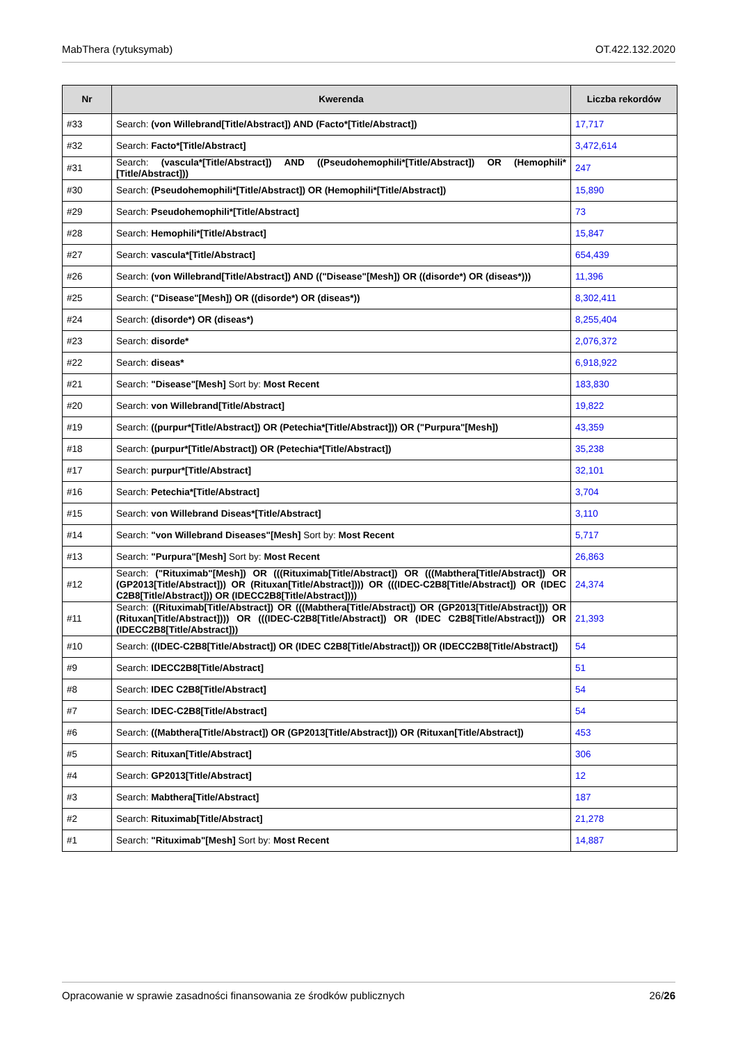MabThera (rytuksymab) OT.422.132.2020
| Nr | Kwerenda | Liczba rekordów |
| --- | --- | --- |
| #33 | Search: (von Willebrand[Title/Abstract]) AND (Facto*[Title/Abstract]) | 17,717 |
| #32 | Search: Facto*[Title/Abstract] | 3,472,614 |
| #31 | Search: (vascula*[Title/Abstract]) AND ((Pseudohemophili*[Title/Abstract]) OR (Hemophili*[Title/Abstract])) | 247 |
| #30 | Search: (Pseudohemophili*[Title/Abstract]) OR (Hemophili*[Title/Abstract]) | 15,890 |
| #29 | Search: Pseudohemophili*[Title/Abstract] | 73 |
| #28 | Search: Hemophili*[Title/Abstract] | 15,847 |
| #27 | Search: vascula*[Title/Abstract] | 654,439 |
| #26 | Search: (von Willebrand[Title/Abstract]) AND (("Disease"[Mesh]) OR ((disorde*) OR (diseas*))) | 11,396 |
| #25 | Search: ("Disease"[Mesh]) OR ((disorde*) OR (diseas*)) | 8,302,411 |
| #24 | Search: (disorde*) OR (diseas*) | 8,255,404 |
| #23 | Search: disorde* | 2,076,372 |
| #22 | Search: diseas* | 6,918,922 |
| #21 | Search: "Disease"[Mesh] Sort by: Most Recent | 183,830 |
| #20 | Search: von Willebrand[Title/Abstract] | 19,822 |
| #19 | Search: ((purpur*[Title/Abstract]) OR (Petechia*[Title/Abstract])) OR ("Purpura"[Mesh]) | 43,359 |
| #18 | Search: (purpur*[Title/Abstract]) OR (Petechia*[Title/Abstract]) | 35,238 |
| #17 | Search: purpur*[Title/Abstract] | 32,101 |
| #16 | Search: Petechia*[Title/Abstract] | 3,704 |
| #15 | Search: von Willebrand Diseas*[Title/Abstract] | 3,110 |
| #14 | Search: "von Willebrand Diseases"[Mesh] Sort by: Most Recent | 5,717 |
| #13 | Search: "Purpura"[Mesh] Sort by: Most Recent | 26,863 |
| #12 | Search: ("Rituximab"[Mesh]) OR (((Rituximab[Title/Abstract]) OR (((Mabthera[Title/Abstract]) OR (GP2013[Title/Abstract])) OR (Rituxan[Title/Abstract]))) OR (((IDEC-C2B8[Title/Abstract]) OR (IDEC C2B8[Title/Abstract])) OR (IDECC2B8[Title/Abstract]))) | 24,374 |
| #11 | Search: ((Rituximab[Title/Abstract]) OR (((Mabthera[Title/Abstract]) OR (GP2013[Title/Abstract])) OR (Rituxan[Title/Abstract]))) OR (((IDEC-C2B8[Title/Abstract]) OR (IDEC C2B8[Title/Abstract])) OR (IDECC2B8[Title/Abstract])) | 21,393 |
| #10 | Search: ((IDEC-C2B8[Title/Abstract]) OR (IDEC C2B8[Title/Abstract])) OR (IDECC2B8[Title/Abstract]) | 54 |
| #9 | Search: IDECC2B8[Title/Abstract] | 51 |
| #8 | Search: IDEC C2B8[Title/Abstract] | 54 |
| #7 | Search: IDEC-C2B8[Title/Abstract] | 54 |
| #6 | Search: ((Mabthera[Title/Abstract]) OR (GP2013[Title/Abstract])) OR (Rituxan[Title/Abstract]) | 453 |
| #5 | Search: Rituxan[Title/Abstract] | 306 |
| #4 | Search: GP2013[Title/Abstract] | 12 |
| #3 | Search: Mabthera[Title/Abstract] | 187 |
| #2 | Search: Rituximab[Title/Abstract] | 21,278 |
| #1 | Search: "Rituximab"[Mesh] Sort by: Most Recent | 14,887 |
Opracowanie w sprawie zasadności finansowania ze środków publicznych 26/26